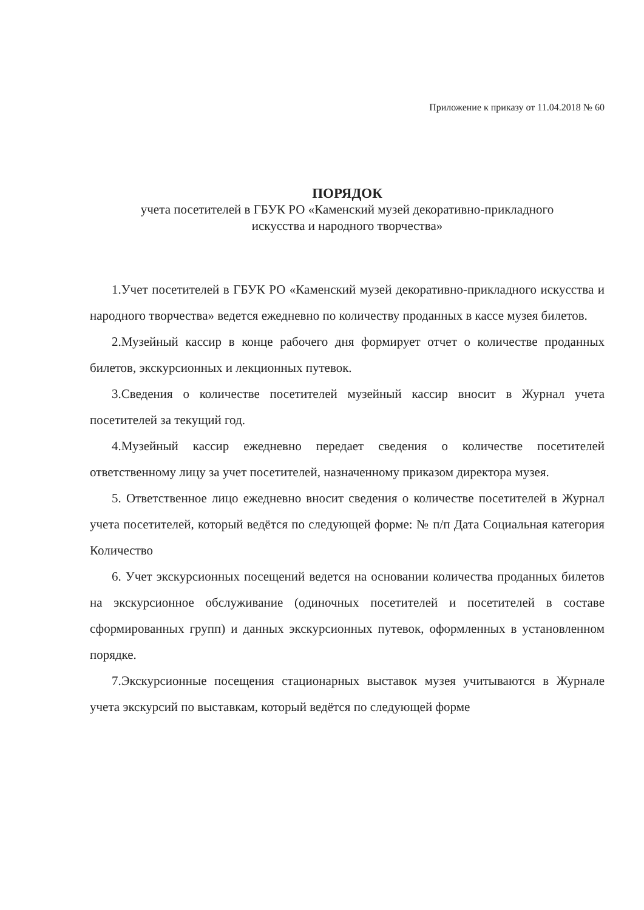Приложение к приказу от 11.04.2018 № 60
ПОРЯДОК
учета посетителей в ГБУК РО «Каменский музей декоративно-прикладного
искусства и народного творчества»
1.Учет посетителей в ГБУК РО «Каменский музей декоративно-прикладного искусства и народного творчества» ведется ежедневно по количеству проданных в кассе музея билетов.
2.Музейный кассир в конце рабочего дня формирует отчет о количестве проданных билетов, экскурсионных и лекционных путевок.
3.Сведения о количестве посетителей музейный кассир вносит в Журнал учета посетителей за текущий год.
4.Музейный кассир ежедневно передает сведения о количестве посетителей ответственному лицу за учет посетителей, назначенному приказом директора музея.
5. Ответственное лицо ежедневно вносит сведения о количестве посетителей в Журнал учета посетителей, который ведётся по следующей форме: № п/п Дата Социальная категория Количество
6. Учет экскурсионных посещений ведется на основании количества проданных билетов на экскурсионное обслуживание (одиночных посетителей и посетителей в составе сформированных групп) и данных экскурсионных путевок, оформленных в установленном порядке.
7.Экскурсионные посещения стационарных выставок музея учитываются в Журнале учета экскурсий по выставкам, который ведётся по следующей форме